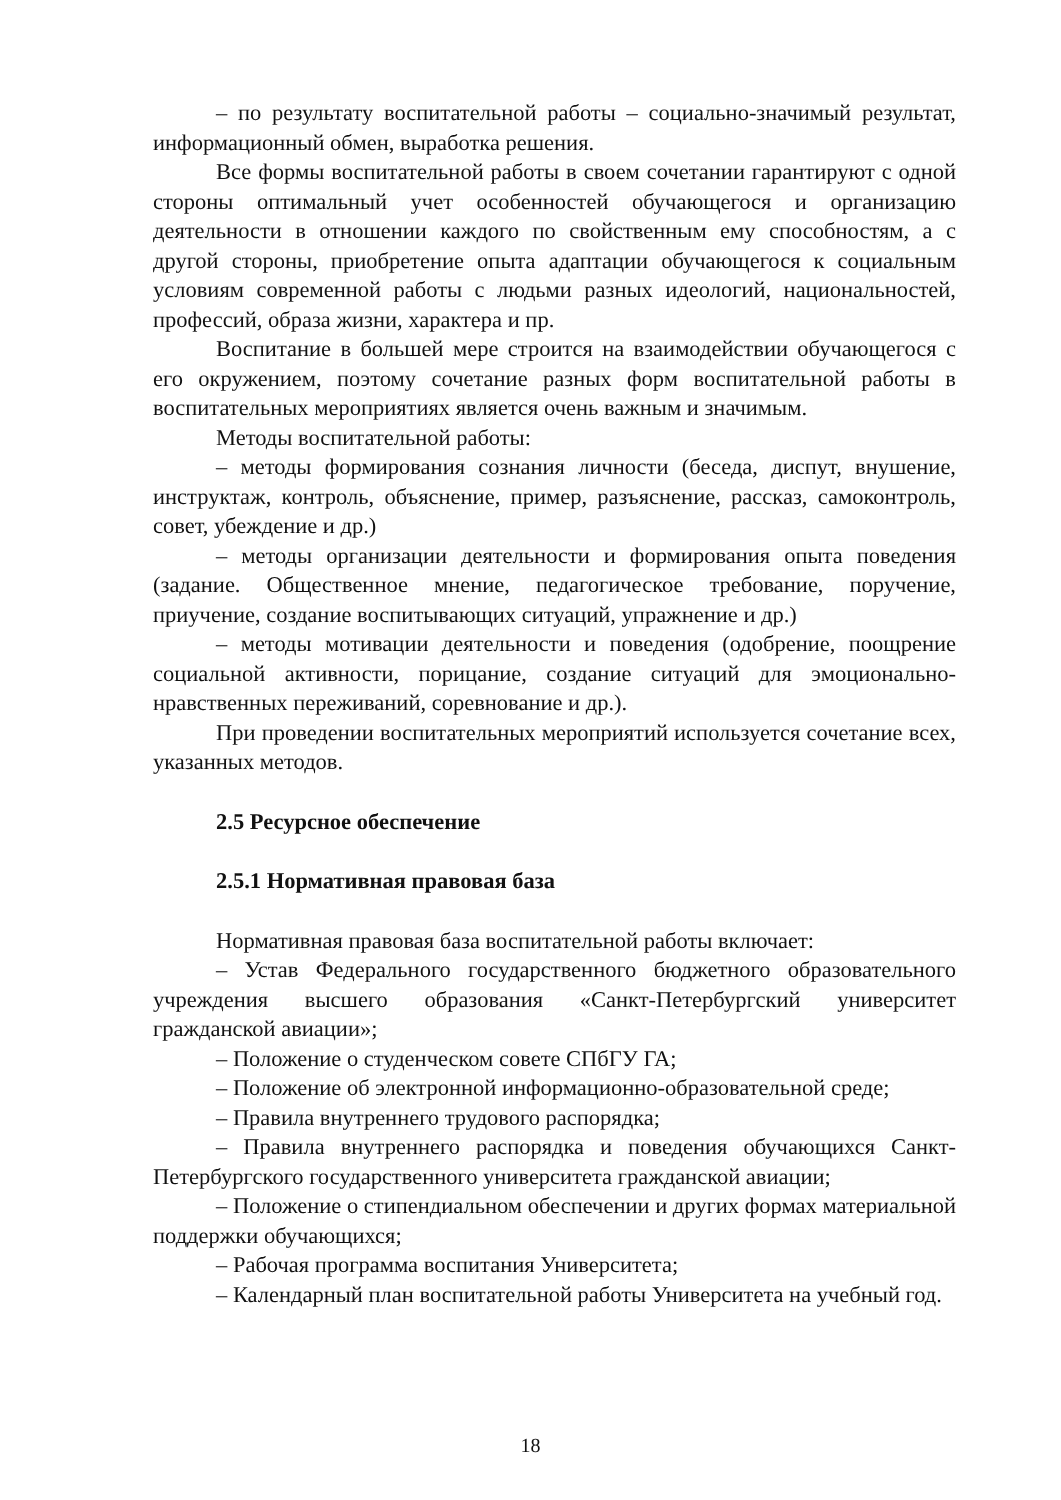– по результату воспитательной работы – социально-значимый результат, информационный обмен, выработка решения.
Все формы воспитательной работы в своем сочетании гарантируют с одной стороны оптимальный учет особенностей обучающегося и организацию деятельности в отношении каждого по свойственным ему способностям, а с другой стороны, приобретение опыта адаптации обучающегося к социальным условиям современной работы с людьми разных идеологий, национальностей, профессий, образа жизни, характера и пр.
Воспитание в большей мере строится на взаимодействии обучающегося с его окружением, поэтому сочетание разных форм воспитательной работы в воспитательных мероприятиях является очень важным и значимым.
Методы воспитательной работы:
– методы формирования сознания личности (беседа, диспут, внушение, инструктаж, контроль, объяснение, пример, разъяснение, рассказ, самоконтроль, совет, убеждение и др.)
– методы организации деятельности и формирования опыта поведения (задание. Общественное мнение, педагогическое требование, поручение, приучение, создание воспитывающих ситуаций, упражнение и др.)
– методы мотивации деятельности и поведения (одобрение, поощрение социальной активности, порицание, создание ситуаций для эмоционально-нравственных переживаний, соревнование и др.).
При проведении воспитательных мероприятий используется сочетание всех, указанных методов.
2.5 Ресурсное обеспечение
2.5.1 Нормативная правовая база
Нормативная правовая база воспитательной работы включает:
– Устав Федерального государственного бюджетного образовательного учреждения высшего образования «Санкт-Петербургский университет гражданской авиации»;
– Положение о студенческом совете СПбГУ ГА;
– Положение об электронной информационно-образовательной среде;
– Правила внутреннего трудового распорядка;
– Правила внутреннего распорядка и поведения обучающихся Санкт-Петербургского государственного университета гражданской авиации;
– Положение о стипендиальном обеспечении и других формах материальной поддержки обучающихся;
– Рабочая программа воспитания Университета;
– Календарный план воспитательной работы Университета на учебный год.
18